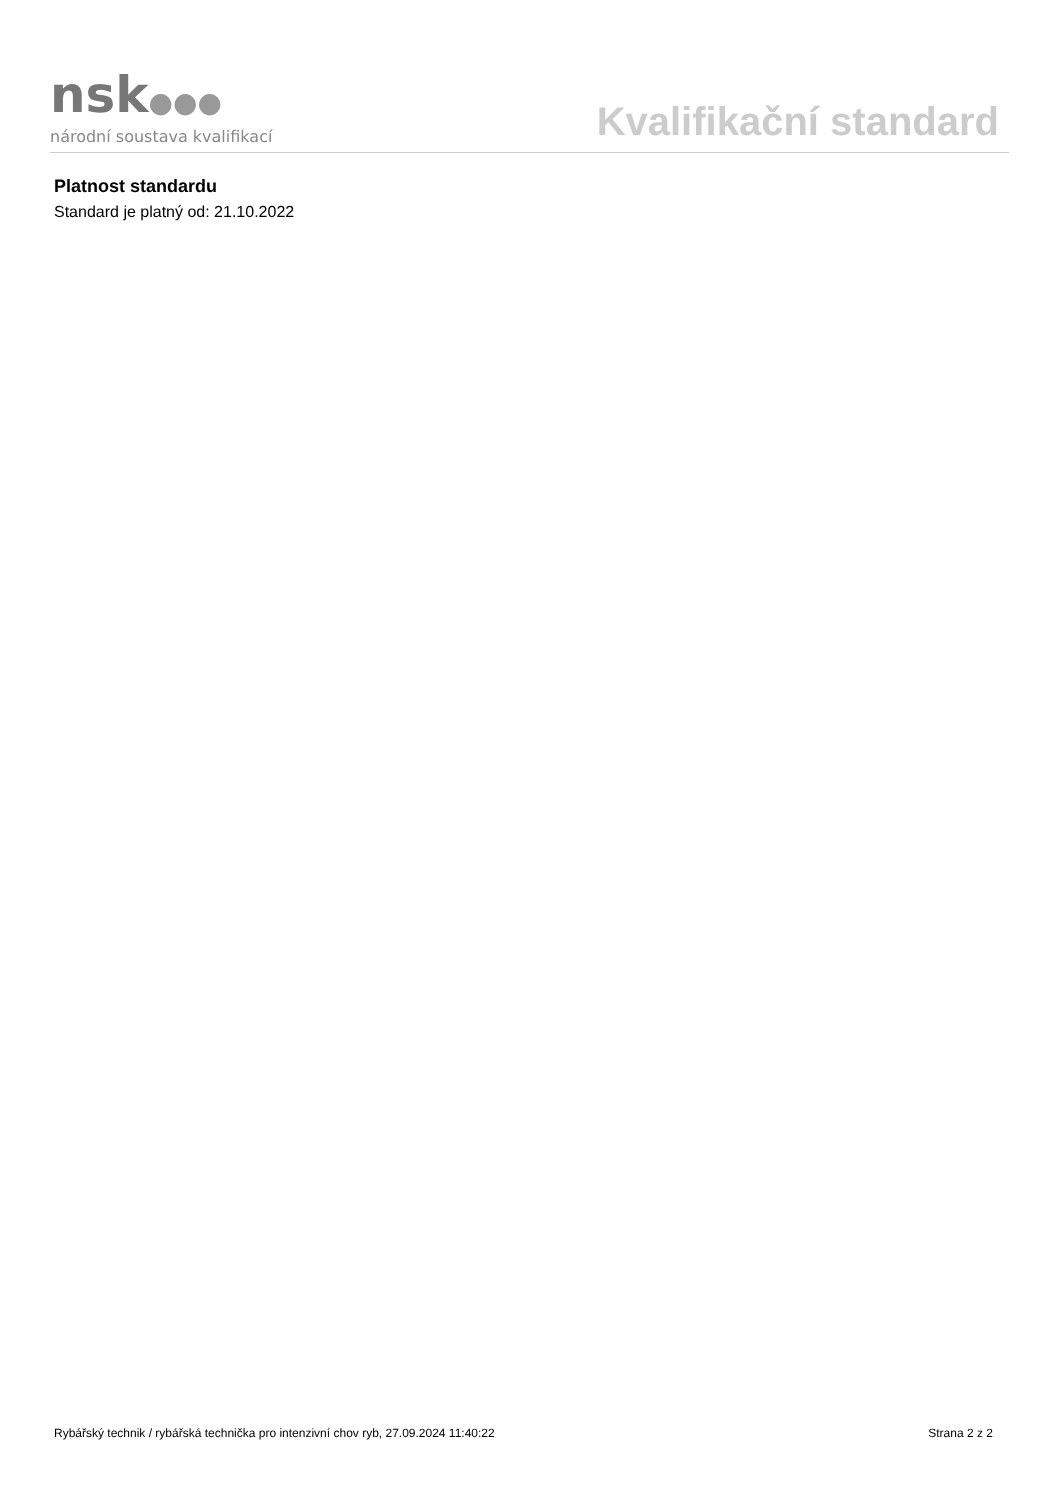nsk●●●
národní soustava kvalifikací
Kvalifikační standard
Platnost standardu
Standard je platný od: 21.10.2022
Rybářský technik / rybářská technička pro intenzivní chov ryb, 27.09.2024 11:40:22 Strana 2 z 2